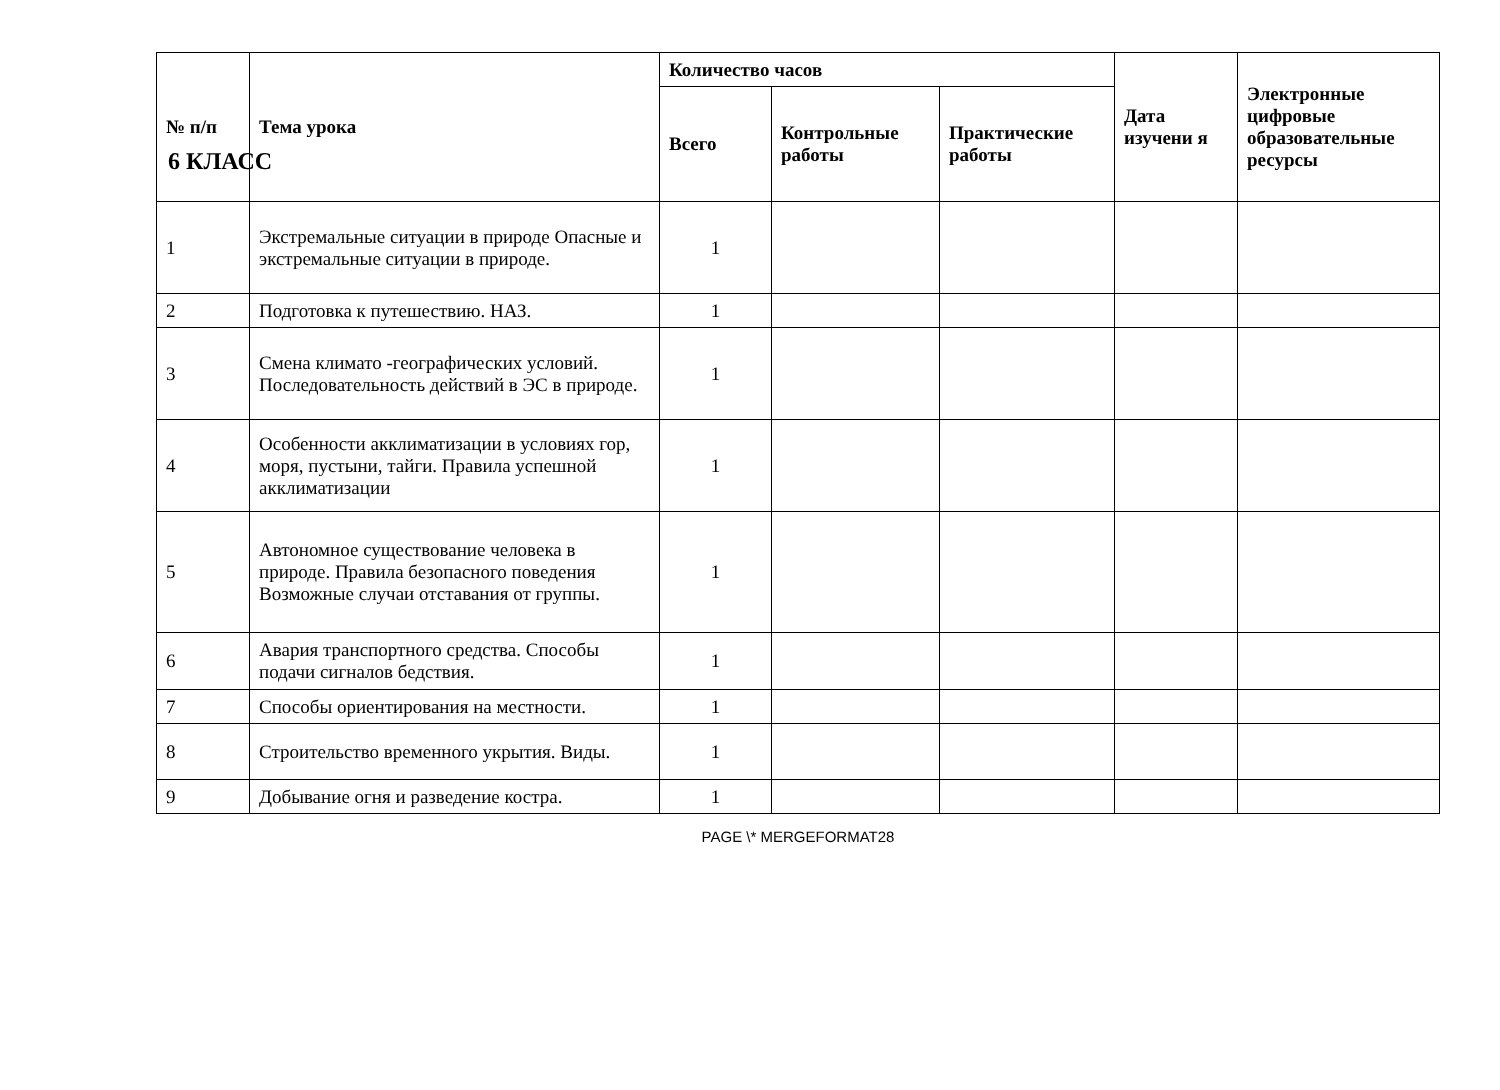6 КЛАСС
| № п/п | Тема урока | Количество часов | | | Дата изучени я | Электронные цифровые образовательные ресурсы |
| --- | --- | --- | --- | --- | --- | --- |
| | | Всего | Контрольные работы | Практические работы | | |
| 1 | Экстремальные ситуации в природе Опасные и экстремальные ситуации в природе. | 1 | | | | |
| 2 | Подготовка к путешествию. НАЗ. | 1 | | | | |
| 3 | Смена климато -географических условий. Последовательность действий в ЭС в природе. | 1 | | | | |
| 4 | Особенности акклиматизации в условиях гор, моря, пустыни, тайги. Правила успешной акклиматизации | 1 | | | | |
| 5 | Автономное существование человека в природе. Правила безопасного поведения Возможные случаи отставания от группы. | 1 | | | | |
| 6 | Авария транспортного средства. Способы подачи сигналов бедствия. | 1 | | | | |
| 7 | Способы ориентирования на местности. | 1 | | | | |
| 8 | Строительство временного укрытия. Виды. | 1 | | | | |
| 9 | Добывание огня и разведение костра. | 1 | | | | |
PAGE \* MERGEFORMAT28